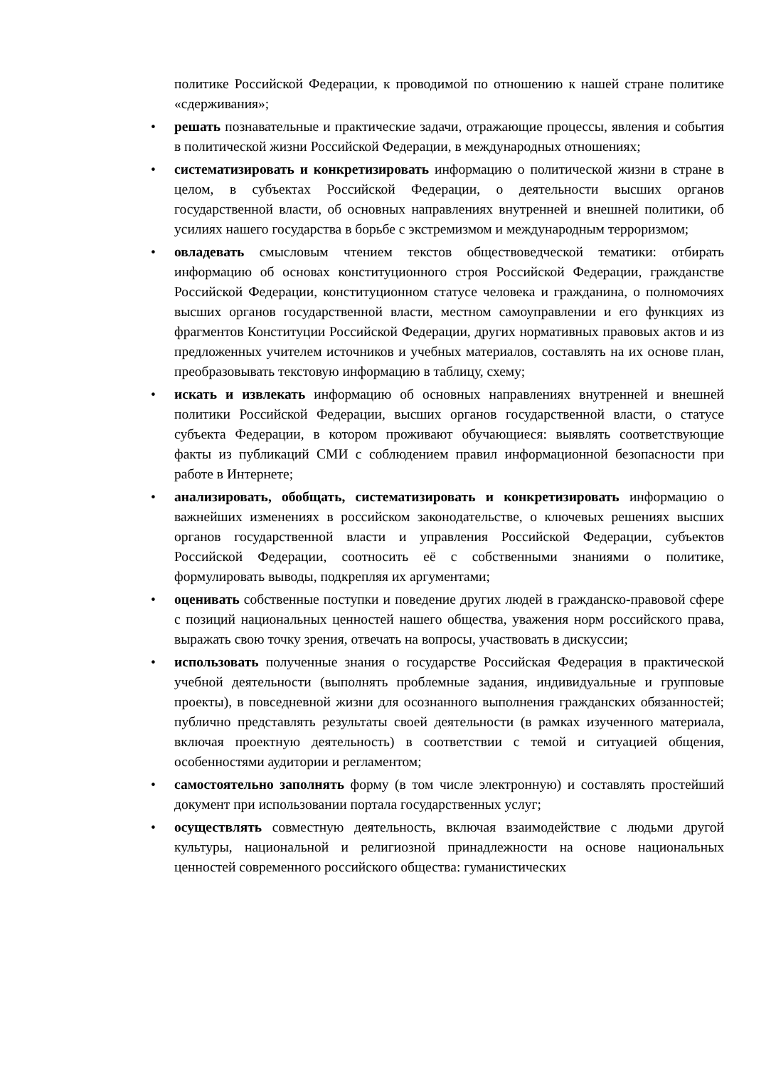политике Российской Федерации, к проводимой по отношению к нашей стране политике «сдерживания»;
• решать познавательные и практические задачи, отражающие процессы, явления и события в политической жизни Российской Федерации, в международных отношениях;
• систематизировать и конкретизировать информацию о политической жизни в стране в целом, в субъектах Российской Федерации, о деятельности высших органов государственной власти, об основных направлениях внутренней и внешней политики, об усилиях нашего государства в борьбе с экстремизмом и международным терроризмом;
• овладевать смысловым чтением текстов обществоведческой тематики: отбирать информацию об основах конституционного строя Российской Федерации, гражданстве Российской Федерации, конституционном статусе человека и гражданина, о полномочиях высших органов государственной власти, местном самоуправлении и его функциях из фрагментов Конституции Российской Федерации, других нормативных правовых актов и из предложенных учителем источников и учебных материалов, составлять на их основе план, преобразовывать текстовую информацию в таблицу, схему;
• искать и извлекать информацию об основных направлениях внутренней и внешней политики Российской Федерации, высших органов государственной власти, о статусе субъекта Федерации, в котором проживают обучающиеся: выявлять соответствующие факты из публикаций СМИ с соблюдением правил информационной безопасности при работе в Интернете;
• анализировать, обобщать, систематизировать и конкретизировать информацию о важнейших изменениях в российском законодательстве, о ключевых решениях высших органов государственной власти и управления Российской Федерации, субъектов Российской Федерации, соотносить её с собственными знаниями о политике, формулировать выводы, подкрепляя их аргументами;
• оценивать собственные поступки и поведение других людей в гражданско-правовой сфере с позиций национальных ценностей нашего общества, уважения норм российского права, выражать свою точку зрения, отвечать на вопросы, участвовать в дискуссии;
• использовать полученные знания о государстве Российская Федерация в практической учебной деятельности (выполнять проблемные задания, индивидуальные и групповые проекты), в повседневной жизни для осознанного выполнения гражданских обязанностей; публично представлять результаты своей деятельности (в рамках изученного материала, включая проектную деятельность) в соответствии с темой и ситуацией общения, особенностями аудитории и регламентом;
• самостоятельно заполнять форму (в том числе электронную) и составлять простейший документ при использовании портала государственных услуг;
• осуществлять совместную деятельность, включая взаимодействие с людьми другой культуры, национальной и религиозной принадлежности на основе национальных ценностей современного российского общества: гуманистических